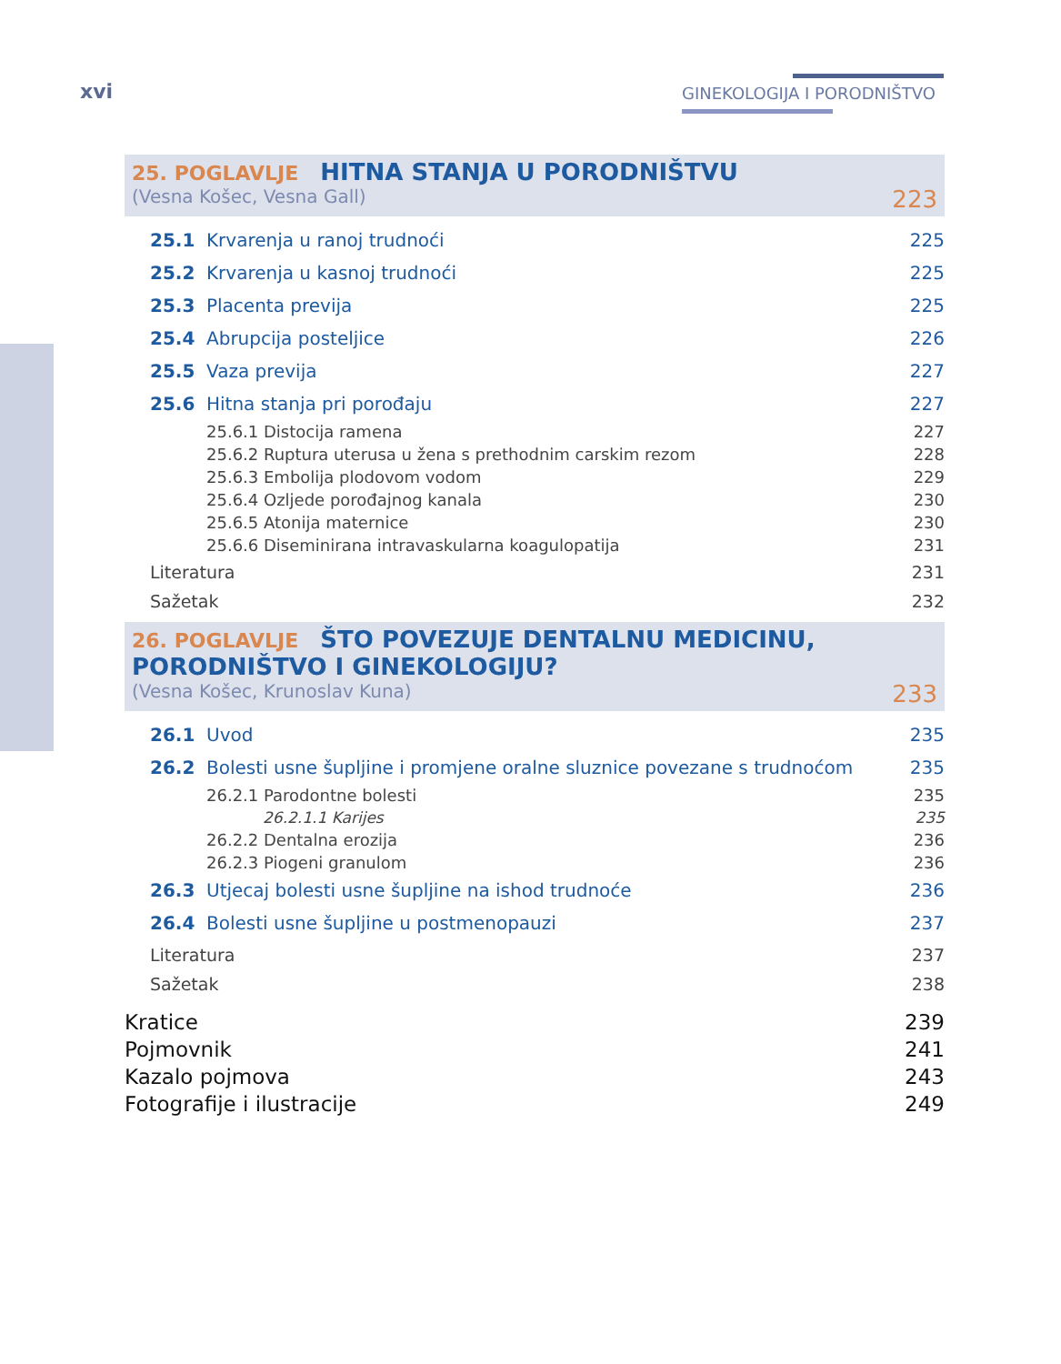xvi GINEKOLOGIJA I PORODNIŠTVO
25. POGLAVLJE HITNA STANJA U PORODNIŠTVU
(Vesna Košec, Vesna Gall) 223
25.1 Krvarenja u ranoj trudnoći 225
25.2 Krvarenja u kasnoj trudnoći 225
25.3 Placenta previja 225
25.4 Abrupcija posteljice 226
25.5 Vaza previja 227
25.6 Hitna stanja pri porođaju 227
25.6.1 Distocija ramena 227
25.6.2 Ruptura uterusa u žena s prethodnim carskim rezom 228
25.6.3 Embolija plodovom vodom 229
25.6.4 Ozljede porođajnog kanala 230
25.6.5 Atonija maternice 230
25.6.6 Diseminirana intravaskularna koagulopatija 231
Literatura 231
Sažetak 232
26. POGLAVLJE ŠTO POVEZUJE DENTALNU MEDICINU, PORODNIŠTVO I GINEKOLOGIJU?
(Vesna Košec, Krunoslav Kuna) 233
26.1 Uvod 235
26.2 Bolesti usne šupljine i promjene oralne sluznice povezane s trudnoćom 235
26.2.1 Parodontne bolesti 235
26.2.1.1 Karijes 235
26.2.2 Dentalna erozija 236
26.2.3 Piogeni granulom 236
26.3 Utjecaj bolesti usne šupljine na ishod trudnoće 236
26.4 Bolesti usne šupljine u postmenopauzi 237
Literatura 237
Sažetak 238
Kratice 239
Pojmovnik 241
Kazalo pojmova 243
Fotografije i ilustracije 249